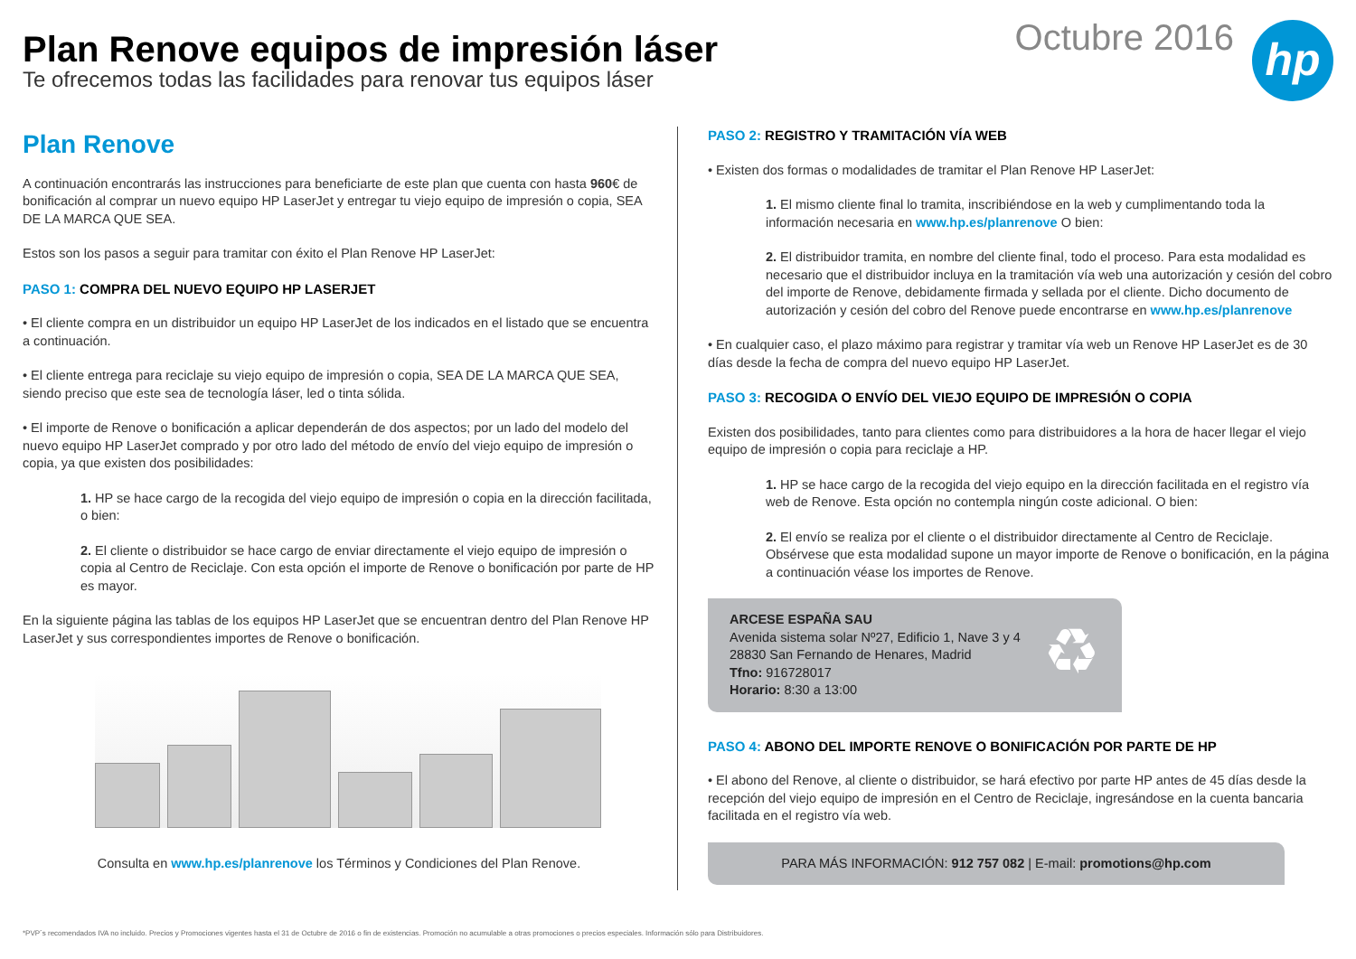Plan Renove equipos de impresión láser
Te ofrecemos todas las facilidades para renovar tus equipos láser
Octubre 2016
hp
Plan Renove
A continuación encontrarás las instrucciones para beneficiarte de este plan que cuenta con hasta 960€ de bonificación al comprar un nuevo equipo HP LaserJet y entregar tu viejo equipo de impresión o copia, SEA DE LA MARCA QUE SEA.
Estos son los pasos a seguir para tramitar con éxito el Plan Renove HP LaserJet:
PASO 1: COMPRA DEL NUEVO EQUIPO HP LASERJET
• El cliente compra en un distribuidor un equipo HP LaserJet de los indicados en el listado que se encuentra a continuación.
• El cliente entrega para reciclaje su viejo equipo de impresión o copia, SEA DE LA MARCA QUE SEA, siendo preciso que este sea de tecnología láser, led o tinta sólida.
• El importe de Renove o bonificación a aplicar dependerán de dos aspectos; por un lado del modelo del nuevo equipo HP LaserJet comprado y por otro lado del método de envío del viejo equipo de impresión o copia, ya que existen dos posibilidades:
1. HP se hace cargo de la recogida del viejo equipo de impresión o copia en la dirección facilitada, o bien:
2. El cliente o distribuidor se hace cargo de enviar directamente el viejo equipo de impresión o copia al Centro de Reciclaje. Con esta opción el importe de Renove o bonificación por parte de HP es mayor.
En la siguiente página las tablas de los equipos HP LaserJet que se encuentran dentro del Plan Renove HP LaserJet y sus correspondientes importes de Renove o bonificación.
Consulta en www.hp.es/planrenove los Términos y Condiciones del Plan Renove.
PASO 2: REGISTRO Y TRAMITACIÓN VÍA WEB
• Existen dos formas o modalidades de tramitar el Plan Renove HP LaserJet:
1. El mismo cliente final lo tramita, inscribiéndose en la web y cumplimentando toda la información necesaria en www.hp.es/planrenove O bien:
2. El distribuidor tramita, en nombre del cliente final, todo el proceso. Para esta modalidad es necesario que el distribuidor incluya en la tramitación vía web una autorización y cesión del cobro del importe de Renove, debidamente firmada y sellada por el cliente. Dicho documento de autorización y cesión del cobro del Renove puede encontrarse en www.hp.es/planrenove
• En cualquier caso, el plazo máximo para registrar y tramitar vía web un Renove HP LaserJet es de 30 días desde la fecha de compra del nuevo equipo HP LaserJet.
PASO 3: RECOGIDA O ENVÍO DEL VIEJO EQUIPO DE IMPRESIÓN O COPIA
Existen dos posibilidades, tanto para clientes como para distribuidores a la hora de hacer llegar el viejo equipo de impresión o copia para reciclaje a HP.
1. HP se hace cargo de la recogida del viejo equipo en la dirección facilitada en el registro vía web de Renove. Esta opción no contempla ningún coste adicional. O bien:
2. El envío se realiza por el cliente o el distribuidor directamente al Centro de Reciclaje. Obsérvese que esta modalidad supone un mayor importe de Renove o bonificación, en la página a continuación véase los importes de Renove.
ARCESE ESPAÑA SAU
Avenida sistema solar Nº27, Edificio 1, Nave 3 y 4
28830 San Fernando de Henares, Madrid
Tfno: 916728017
Horario: 8:30 a 13:00
♻
PASO 4: ABONO DEL IMPORTE RENOVE O BONIFICACIÓN POR PARTE DE HP
• El abono del Renove, al cliente o distribuidor, se hará efectivo por parte HP antes de 45 días desde la recepción del viejo equipo de impresión en el Centro de Reciclaje, ingresándose en la cuenta bancaria facilitada en el registro vía web.
PARA MÁS INFORMACIÓN: 912 757 082 | E-mail: promotions@hp.com
*PVP´s recomendados IVA no incluido. Precios y Promociones vigentes hasta el 31 de Octubre de 2016 o fin de existencias. Promoción no acumulable a otras promociones o precios especiales. Información sólo para Distribuidores.